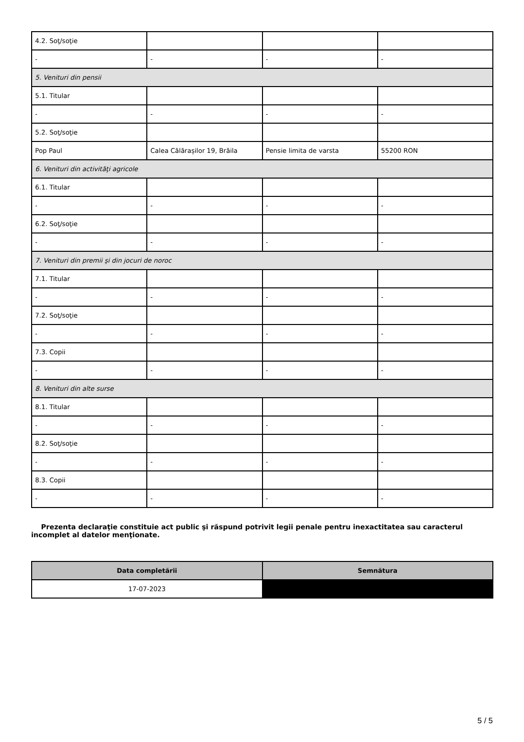| 4.2. Soţ/soţie | | | |
| - | - | - | - |
| 5. Venituri din pensii | | | |
| 5.1. Titular | | | |
| - | - | - | - |
| 5.2. Soţ/soţie | | | |
| Pop Paul | Calea Călărașilor 19, Brăila | Pensie limita de varsta | 55200 RON |
| 6. Venituri din activităţi agricole | | | |
| 6.1. Titular | | | |
| - | - | - | - |
| 6.2. Soţ/soţie | | | |
| - | - | - | - |
| 7. Venituri din premii şi din jocuri de noroc | | | |
| 7.1. Titular | | | |
| - | - | - | - |
| 7.2. Soţ/soţie | | | |
| - | - | - | - |
| 7.3. Copii | | | |
| - | - | - | - |
| 8. Venituri din alte surse | | | |
| 8.1. Titular | | | |
| - | - | - | - |
| 8.2. Soţ/soţie | | | |
| - | - | - | - |
| 8.3. Copii | | | |
| - | - | - | - |
Prezenta declaraţie constituie act public şi răspund potrivit legii penale pentru inexactitatea sau caracterul incomplet al datelor menţionate.
| Data completării | Semnătura |
| --- | --- |
| 17-07-2023 | |
5 / 5